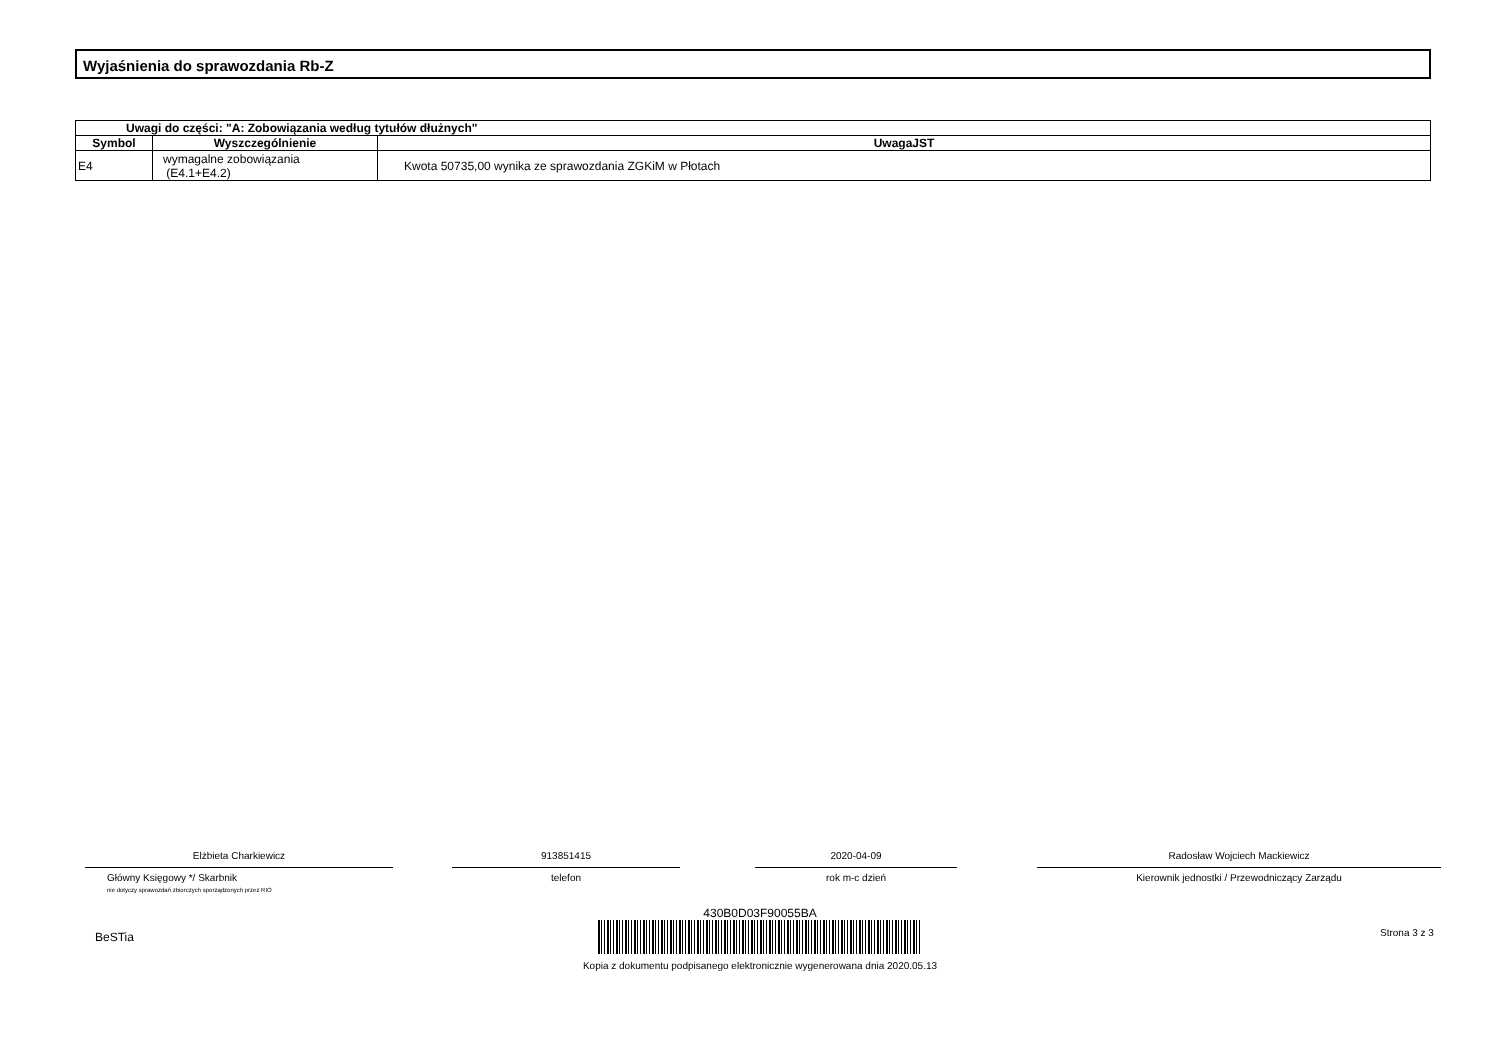Wyjaśnienia do sprawozdania Rb-Z
| Uwagi do części: "A: Zobowiązania według tytułów dłużnych" | | |
| --- | --- | --- |
| Symbol | Wyszczególnienie | UwagaJST |
| E4 | wymagalne zobowiązania (E4.1+E4.2) | Kwota 50735,00 wynika ze sprawozdania ZGKiM w Płotach |
Elżbieta Charkiewicz
Główny Księgowy */ Skarbnik
nie dotyczy sprawozdań zbiorczych sporządzonych przez RIO
913851415
telefon
2020-04-09
rok m-c dzień
Radosław Wojciech Mackiewicz
Kierownik jednostki / Przewodniczący Zarządu
BeSTia
430B0D03F90055BA
Kopia z dokumentu podpisanego elektronicznie wygenerowana dnia 2020.05.13
Strona 3 z 3